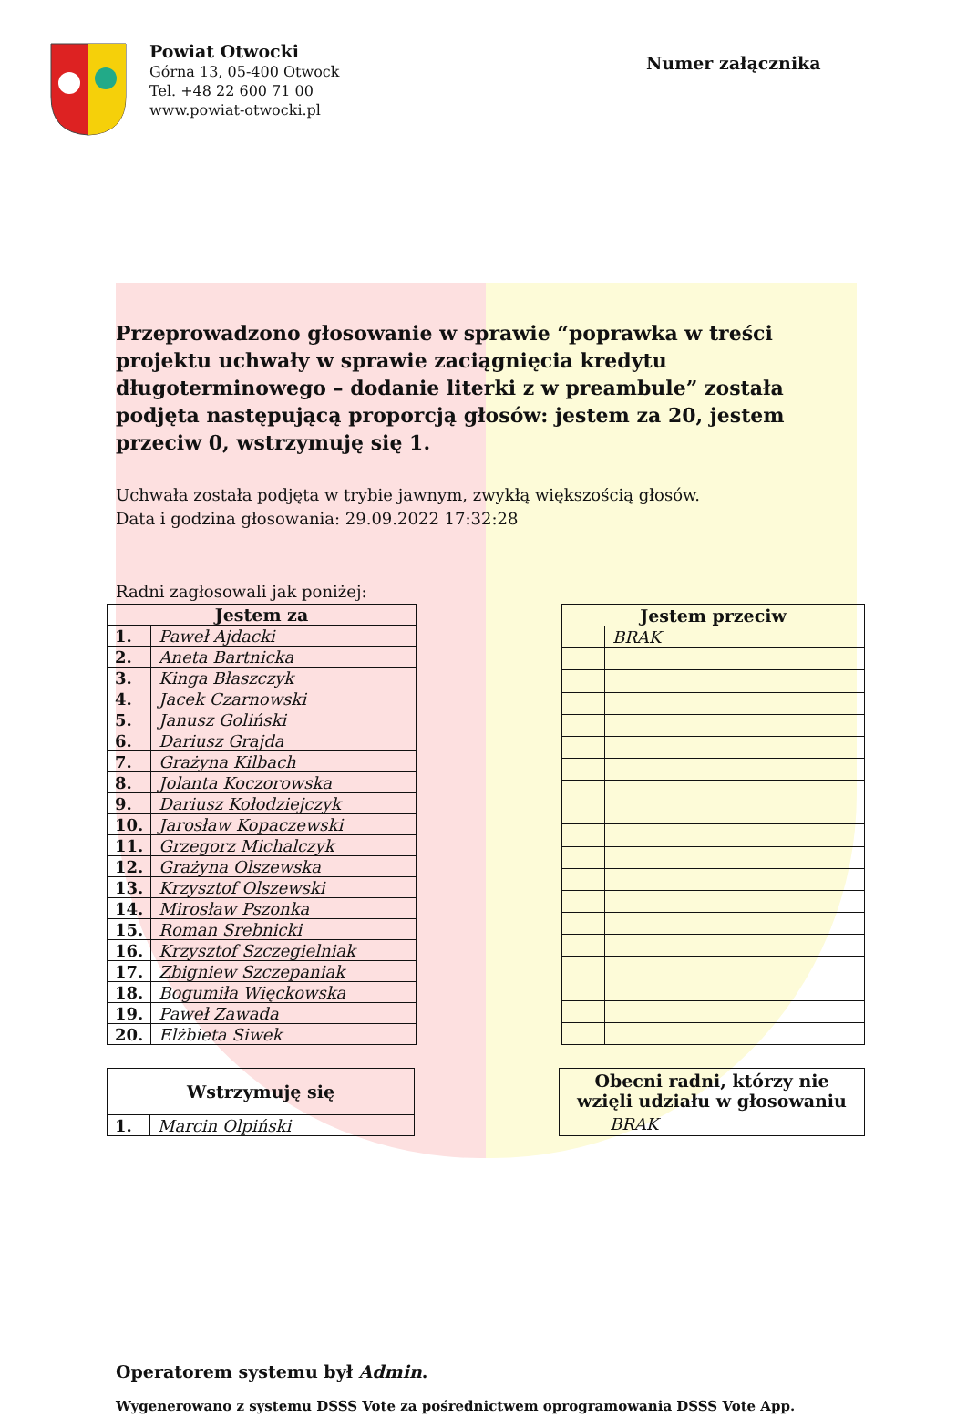Powiat Otwocki
Górna 13, 05-400 Otwock
Tel. +48 22 600 71 00
www.powiat-otwocki.pl
Numer załącznika
Przeprowadzono głosowanie w sprawie “poprawka w treści projektu uchwały w sprawie zaciągnięcia kredytu długoterminowego – dodanie literki z w preambule” została podjęta następującą proporcją głosów: jestem za 20, jestem przeciw 0, wstrzymuję się 1.
Uchwała została podjęta w trybie jawnym, zwykłą większością głosów.
Data i godzina głosowania: 29.09.2022 17:32:28
Radni zagłosowali jak poniżej:
| Jestem za | |
| --- | --- |
| 1. | Paweł Ajdacki |
| 2. | Aneta Bartnicka |
| 3. | Kinga Błaszczyk |
| 4. | Jacek Czarnowski |
| 5. | Janusz Goliński |
| 6. | Dariusz Grajda |
| 7. | Grażyna Kilbach |
| 8. | Jolanta Koczorowska |
| 9. | Dariusz Kołodziejczyk |
| 10. | Jarosław Kopaczewski |
| 11. | Grzegorz Michalczyk |
| 12. | Grażyna Olszewska |
| 13. | Krzysztof Olszewski |
| 14. | Mirosław Pszonka |
| 15. | Roman Srebnicki |
| 16. | Krzysztof Szczegielniak |
| 17. | Zbigniew Szczepaniak |
| 18. | Bogumiła Więckowska |
| 19. | Paweł Zawada |
| 20. | Elżbieta Siwek |
| Jestem przeciw | |
| --- | --- |
| | BRAK |
| Wstrzymuję się | |
| --- | --- |
| 1. | Marcin Olpiński |
| Obecni radni, którzy nie wzięli udziału w głosowaniu | |
| --- | --- |
| | BRAK |
Operatorem systemu był Admin.
Wygenerowano z systemu DSSS Vote za pośrednictwem oprogramowania DSSS Vote App.